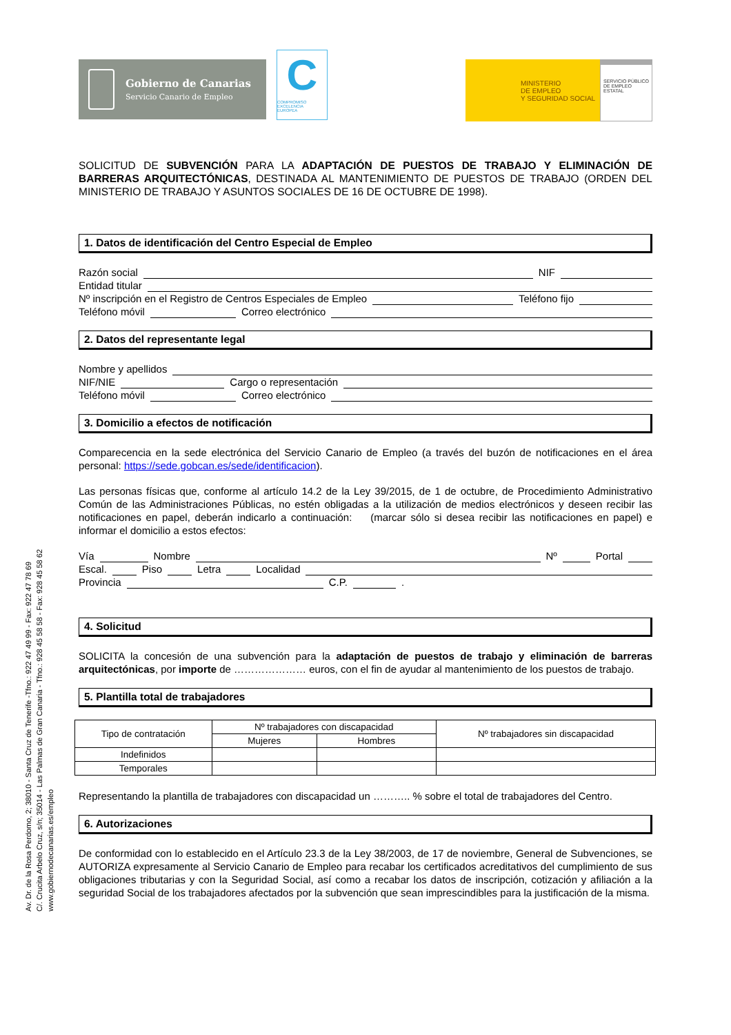Av. Dr. de la Rosa Perdomo, 2; 38010 - Santa Cruz de Tenerife -Tfno.: 922 47 49 99 - Fax: 922 47 78 69
C/. Crucita Arbelo Cruz, s/n; 35014 - Las Palmas de Gran Canaria - Tfno.: 928 45 58 58 - Fax: 928 45 58 62
www.gobiernodecanarias.es/empleo
Gobierno de Canarias
Servicio Canario de Empleo
C
COMPROMISO
EXCELENCIA
EUROPEA
MINISTERIO
DE EMPLEO
Y SEGURIDAD SOCIAL
SERVICIO PÚBLICO DE EMPLEO ESTATAL
SOLICITUD DE SUBVENCIÓN PARA LA ADAPTACIÓN DE PUESTOS DE TRABAJO Y ELIMINACIÓN DE BARRERAS ARQUITECTÓNICAS, DESTINADA AL MANTENIMIENTO DE PUESTOS DE TRABAJO (ORDEN DEL MINISTERIO DE TRABAJO Y ASUNTOS SOCIALES DE 16 DE OCTUBRE DE 1998).
1. Datos de identificación del Centro Especial de Empleo
Razón social NIF
Entidad titular
Nº inscripción en el Registro de Centros Especiales de Empleo Teléfono fijo
Teléfono móvil Correo electrónico
2. Datos del representante legal
Nombre y apellidos
NIF/NIE Cargo o representación
Teléfono móvil Correo electrónico
3. Domicilio a efectos de notificación
Comparecencia en la sede electrónica del Servicio Canario de Empleo (a través del buzón de notificaciones en el área personal: https://sede.gobcan.es/sede/identificacion).
Las personas físicas que, conforme al artículo 14.2 de la Ley 39/2015, de 1 de octubre, de Procedimiento Administrativo Común de las Administraciones Públicas, no estén obligadas a la utilización de medios electrónicos y deseen recibir las notificaciones en papel, deberán indicarlo a continuación: (marcar sólo si desea recibir las notificaciones en papel) e informar el domicilio a estos efectos:
Vía Nombre Nº Portal
Escal. Piso Letra Localidad
Provincia C.P. .
4. Solicitud
SOLICITA la concesión de una subvención para la adaptación de puestos de trabajo y eliminación de barreras arquitectónicas, por importe de ………………… euros, con el fin de ayudar al mantenimiento de los puestos de trabajo.
5. Plantilla total de trabajadores
| Tipo de contratación | Nº trabajadores con discapacidad | | Nº trabajadores sin discapacidad |
| --- | --- | --- | --- |
| | Mujeres | Hombres | |
| Indefinidos | | | |
| Temporales | | | |
Representando la plantilla de trabajadores con discapacidad un ……….. % sobre el total de trabajadores del Centro.
6. Autorizaciones
De conformidad con lo establecido en el Artículo 23.3 de la Ley 38/2003, de 17 de noviembre, General de Subvenciones, se AUTORIZA expresamente al Servicio Canario de Empleo para recabar los certificados acreditativos del cumplimiento de sus obligaciones tributarias y con la Seguridad Social, así como a recabar los datos de inscripción, cotización y afiliación a la seguridad Social de los trabajadores afectados por la subvención que sean imprescindibles para la justificación de la misma.